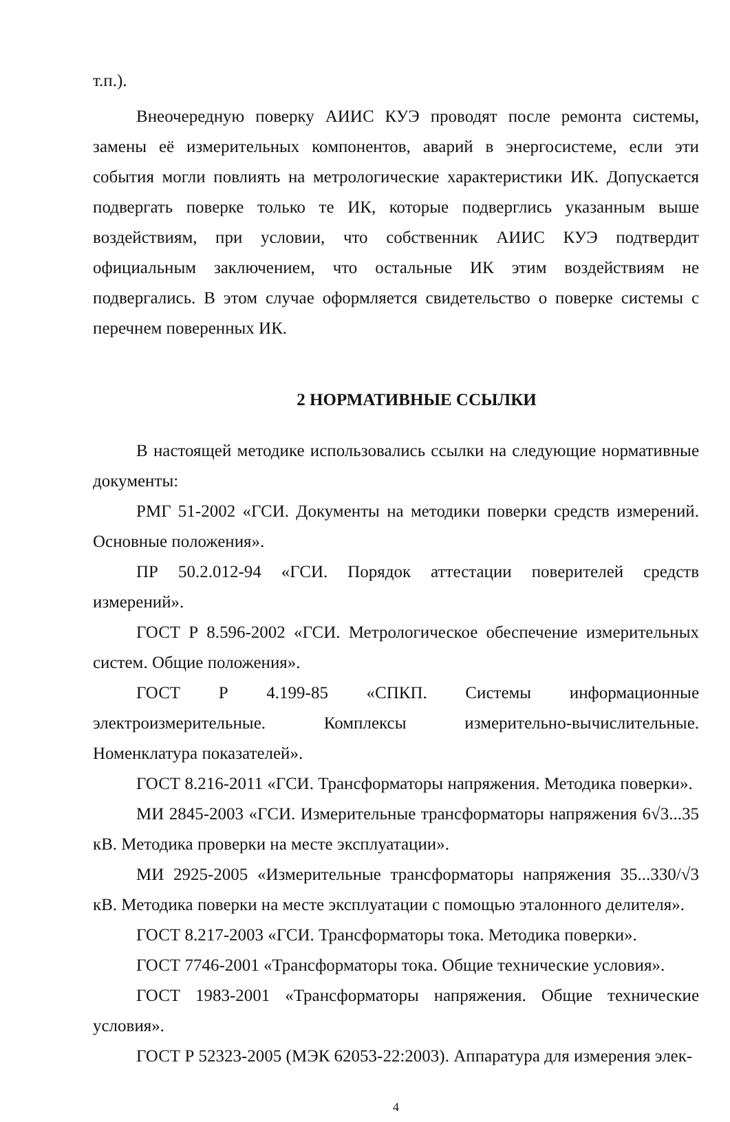т.п.).
Внеочередную поверку АИИС КУЭ проводят после ремонта системы, замены её измерительных компонентов, аварий в энергосистеме, если эти события могли повлиять на метрологические характеристики ИК. Допускается подвергать поверке только те ИК, которые подверглись указанным выше воздействиям, при условии, что собственник АИИС КУЭ подтвердит официальным заключением, что остальные ИК этим воздействиям не подвергались. В этом случае оформляется свидетельство о поверке системы с перечнем поверенных ИК.
2 НОРМАТИВНЫЕ ССЫЛКИ
В настоящей методике использовались ссылки на следующие нормативные документы:
РМГ 51-2002 «ГСИ. Документы на методики поверки средств измерений. Основные положения».
ПР 50.2.012-94 «ГСИ. Порядок аттестации поверителей средств измерений».
ГОСТ Р 8.596-2002 «ГСИ. Метрологическое обеспечение измерительных систем. Общие положения».
ГОСТ Р 4.199-85 «СПКП. Системы информационные электроизмерительные. Комплексы измерительно-вычислительные. Номенклатура показателей».
ГОСТ 8.216-2011 «ГСИ. Трансформаторы напряжения. Методика поверки».
МИ 2845-2003 «ГСИ. Измерительные трансформаторы напряжения 6√3...35 кВ. Методика проверки на месте эксплуатации».
МИ 2925-2005 «Измерительные трансформаторы напряжения 35...330/√3 кВ. Методика поверки на месте эксплуатации с помощью эталонного делителя».
ГОСТ 8.217-2003 «ГСИ. Трансформаторы тока. Методика поверки».
ГОСТ 7746-2001 «Трансформаторы тока. Общие технические условия».
ГОСТ 1983-2001 «Трансформаторы напряжения. Общие технические условия».
ГОСТ Р 52323-2005 (МЭК 62053-22:2003). Аппаратура для измерения элек-
4